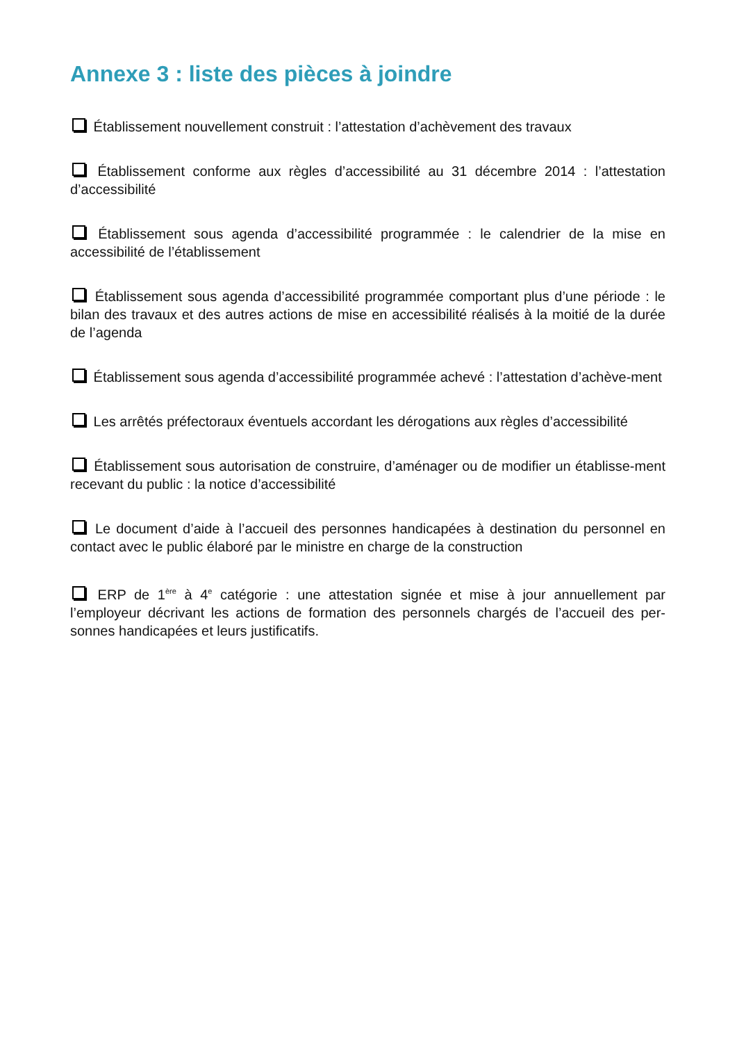Annexe 3 : liste des pièces à joindre
Établissement nouvellement construit : l’attestation d’achèvement des travaux
Établissement conforme aux règles d’accessibilité au 31 décembre 2014 : l’attestation d’accessibilité
Établissement sous agenda d’accessibilité programmée : le calendrier de la mise en accessibilité de l’établissement
Établissement sous agenda d’accessibilité programmée comportant plus d’une période : le bilan des travaux et des autres actions de mise en accessibilité réalisés à la moitié de la durée de l’agenda
Établissement sous agenda d’accessibilité programmée achevé : l’attestation d’achève-ment
Les arrêtés préfectoraux éventuels accordant les dérogations aux règles d’accessibilité
Établissement sous autorisation de construire, d’aménager ou de modifier un établisse-ment recevant du public : la notice d’accessibilité
Le document d’aide à l’accueil des personnes handicapées à destination du personnel en contact avec le public élaboré par le ministre en charge de la construction
ERP de 1<sup>ère</sup> à 4<sup>e</sup> catégorie : une attestation signée et mise à jour annuellement par l’employeur décrivant les actions de formation des personnels chargés de l’accueil des per-sonnes handicapées et leurs justificatifs.